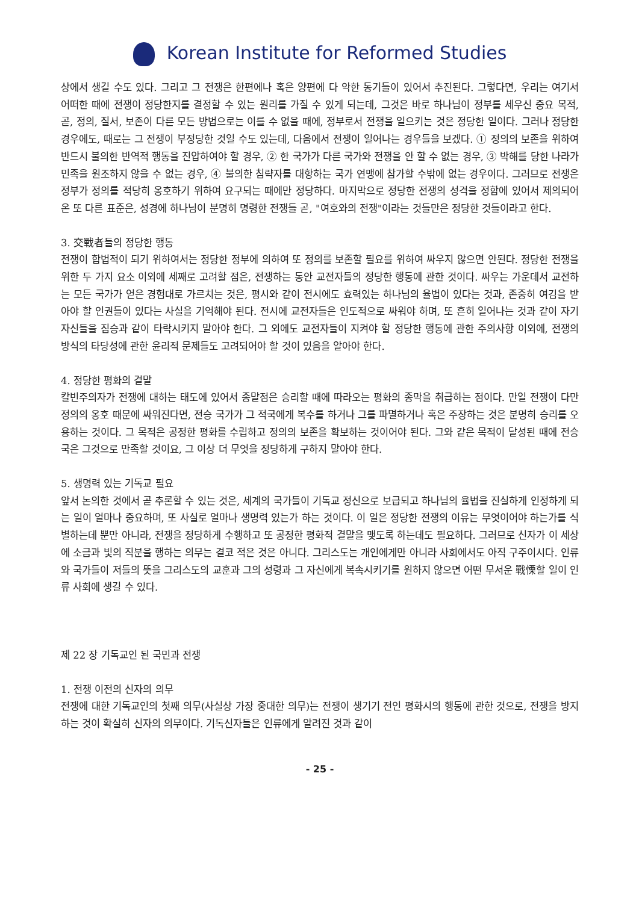Korean Institute for Reformed Studies
상에서 생길 수도 있다. 그리고 그 전쟁은 한편에나 혹은 양편에 다 악한 동기들이 있어서 추진된다. 그렇다면, 우리는 여기서 어떠한 때에 전쟁이 정당한지를 결정할 수 있는 원리를 가질 수 있게 되는데, 그것은 바로 하나님이 정부를 세우신 중요 목적, 곧, 정의, 질서, 보존이 다른 모든 방법으로는 이를 수 없을 때에, 정부로서 전쟁을 일으키는 것은 정당한 일이다. 그러나 정당한 경우에도, 때로는 그 전쟁이 부정당한 것일 수도 있는데, 다음에서 전쟁이 일어나는 경우들을 보겠다. ① 정의의 보존을 위하여 반드시 불의한 반역적 행동을 진압하여야 할 경우, ② 한 국가가 다른 국가와 전쟁을 안 할 수 없는 경우, ③ 박해를 당한 나라가 민족을 원조하지 않을 수 없는 경우, ④ 불의한 침략자를 대항하는 국가 연맹에 참가할 수밖에 없는 경우이다. 그러므로 전쟁은 정부가 정의를 적당히 옹호하기 위하여 요구되는 때에만 정당하다. 마지막으로 정당한 전쟁의 성격을 정함에 있어서 제의되어 온 또 다른 표준은, 성경에 하나님이 분명히 명령한 전쟁들 곧, "여호와의 전쟁"이라는 것들만은 정당한 것들이라고 한다.
3. 交戰者들의 정당한 행동
전쟁이 합법적이 되기 위하여서는 정당한 정부에 의하여 또 정의를 보존할 필요를 위하여 싸우지 않으면 안된다. 정당한 전쟁을 위한 두 가지 요소 이외에 세째로 고려할 점은, 전쟁하는 동안 교전자들의 정당한 행동에 관한 것이다. 싸우는 가운데서 교전하는 모든 국가가 얻은 경험대로 가르치는 것은, 평시와 같이 전시에도 효력있는 하나님의 율법이 있다는 것과, 존중히 여김을 받아야 할 인권들이 있다는 사실을 기억해야 된다. 전시에 교전자들은 인도적으로 싸워야 하며, 또 흔히 일어나는 것과 같이 자기 자신들을 짐승과 같이 타락시키지 말아야 한다. 그 외에도 교전자들이 지켜야 할 정당한 행동에 관한 주의사항 이외에, 전쟁의 방식의 타당성에 관한 윤리적 문제들도 고려되어야 할 것이 있음을 알아야 한다.
4. 정당한 평화의 결말
칼빈주의자가 전쟁에 대하는 태도에 있어서 종말점은 승리할 때에 따라오는 평화의 종막을 취급하는 점이다. 만일 전쟁이 다만 정의의 옹호 때문에 싸워진다면, 전승 국가가 그 적국에게 복수를 하거나 그를 파멸하거나 혹은 주장하는 것은 분명히 승리를 오용하는 것이다. 그 목적은 공정한 평화를 수립하고 정의의 보존을 확보하는 것이어야 된다. 그와 같은 목적이 달성된 때에 전승국은 그것으로 만족할 것이요, 그 이상 더 무엇을 정당하게 구하지 말아야 한다.
5. 생명력 있는 기독교 필요
앞서 논의한 것에서 곧 추론할 수 있는 것은, 세계의 국가들이 기독교 정신으로 보급되고 하나님의 율법을 진실하게 인정하게 되는 일이 얼마나 중요하며, 또 사실로 얼마나 생명력 있는가 하는 것이다. 이 일은 정당한 전쟁의 이유는 무엇이어야 하는가를 식별하는데 뿐만 아니라, 전쟁을 정당하게 수행하고 또 공정한 평화적 결말을 맺도록 하는데도 필요하다. 그러므로 신자가 이 세상에 소금과 빛의 직분을 행하는 의무는 결코 적은 것은 아니다. 그리스도는 개인에게만 아니라 사회에서도 아직 구주이시다. 인류와 국가들이 저들의 뜻을 그리스도의 교훈과 그의 성령과 그 자신에게 복속시키기를 원하지 않으면 어떤 무서운 戰慄할 일이 인류 사회에 생길 수 있다.
제 22 장 기독교인 된 국민과 전쟁
1. 전쟁 이전의 신자의 의무
전쟁에 대한 기독교인의 첫째 의무(사실상 가장 중대한 의무)는 전쟁이 생기기 전인 평화시의 행동에 관한 것으로, 전쟁을 방지하는 것이 확실히 신자의 의무이다. 기독신자들은 인류에게 알려진 것과 같이
- 25 -